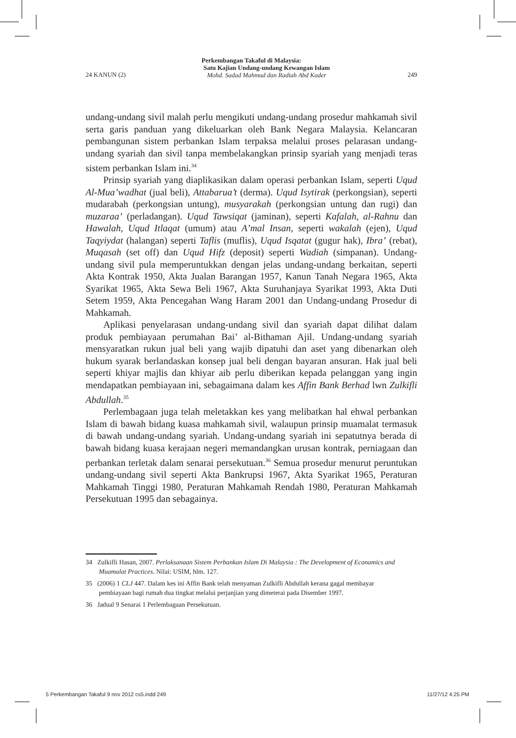Perkembangan Takaful di Malaysia:
24 KANUN (2) Satu Kajian Undang-undang Kewangan Islam
Mohd. Sadad Mahmud dan Radiah Abd Kader 249
undang-undang sivil malah perlu mengikuti undang-undang prosedur mahkamah sivil serta garis panduan yang dikeluarkan oleh Bank Negara Malaysia. Kelancaran pembangunan sistem perbankan Islam terpaksa melalui proses pelarasan undang-undang syariah dan sivil tanpa membelakangkan prinsip syariah yang menjadi teras sistem perbankan Islam ini.<sup>34</sup>
Prinsip syariah yang diaplikasikan dalam operasi perbankan Islam, seperti Uqud Al-Mua’wadhat (jual beli), Attabarua’t (derma). Uqud Isytirak (perkongsian), seperti mudarabah (perkongsian untung), musyarakah (perkongsian untung dan rugi) dan muzaraa’ (perladangan). Uqud Tawsiqat (jaminan), seperti Kafalah, al-Rahnu dan Hawalah, Uqud Itlaqat (umum) atau A’mal Insan, seperti wakalah (ejen), Uqud Taqyiydat (halangan) seperti Taflis (muflis), Uqud Isqatat (gugur hak), Ibra’ (rebat), Muqasah (set off) dan Uqud Hifz (deposit) seperti Wadiah (simpanan). Undang-undang sivil pula memperuntukkan dengan jelas undang-undang berkaitan, seperti Akta Kontrak 1950, Akta Jualan Barangan 1957, Kanun Tanah Negara 1965, Akta Syarikat 1965, Akta Sewa Beli 1967, Akta Suruhanjaya Syarikat 1993, Akta Duti Setem 1959, Akta Pencegahan Wang Haram 2001 dan Undang-undang Prosedur di Mahkamah.
Aplikasi penyelarasan undang-undang sivil dan syariah dapat dilihat dalam produk pembiayaan perumahan Bai’ al-Bithaman Ajil. Undang-undang syariah mensyaratkan rukun jual beli yang wajib dipatuhi dan aset yang dibenarkan oleh hukum syarak berlandaskan konsep jual beli dengan bayaran ansuran. Hak jual beli seperti khiyar majlis dan khiyar aib perlu diberikan kepada pelanggan yang ingin mendapatkan pembiayaan ini, sebagaimana dalam kes Affin Bank Berhad lwn Zulkifli Abdullah.<sup>35</sup>
Perlembagaan juga telah meletakkan kes yang melibatkan hal ehwal perbankan Islam di bawah bidang kuasa mahkamah sivil, walaupun prinsip muamalat termasuk di bawah undang-undang syariah. Undang-undang syariah ini sepatutnya berada di bawah bidang kuasa kerajaan negeri memandangkan urusan kontrak, perniagaan dan perbankan terletak dalam senarai persekutuan.<sup>36</sup> Semua prosedur menurut peruntukan undang-undang sivil seperti Akta Bankrupsi 1967, Akta Syarikat 1965, Peraturan Mahkamah Tinggi 1980, Peraturan Mahkamah Rendah 1980, Peraturan Mahkamah Persekutuan 1995 dan sebagainya.
34 Zulkifli Hasan, 2007. Perlaksanaan Sistem Perbankan Islam Di Malaysia : The Development of Economics and Muamalat Practices. Nilai: USIM, hlm. 127.
35 (2006) 1 CLJ 447. Dalam kes ini Affin Bank telah menyaman Zulkifli Abdullah kerana gagal membayar pembiayaan bagi rumah dua tingkat melalui perjanjian yang dimeterai pada Disember 1997.
36 Jadual 9 Senarai 1 Perlembagaan Persekutuan.
5 Perkembangan Takaful 9 nov 2012 cs5.indd 249
11/27/12 4:25 PM